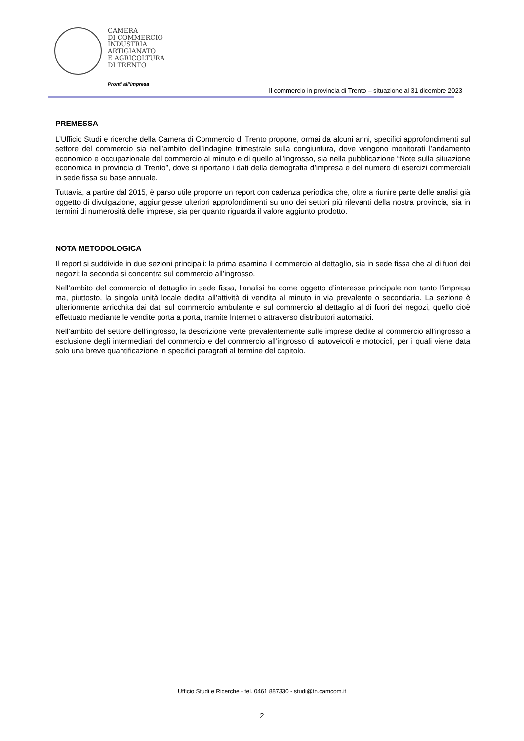CAMERA
DI COMMERCIO
INDUSTRIA
ARTIGIANATO
E AGRICOLTURA
DI TRENTO
Pronti all’impresa
Il commercio in provincia di Trento – situazione al 31 dicembre 2023
PREMESSA
L’Ufficio Studi e ricerche della Camera di Commercio di Trento propone, ormai da alcuni anni, specifici approfondimenti sul settore del commercio sia nell’ambito dell’indagine trimestrale sulla congiuntura, dove vengono monitorati l’andamento economico e occupazionale del commercio al minuto e di quello all’ingrosso, sia nella pubblicazione “Note sulla situazione economica in provincia di Trento”, dove si riportano i dati della demografia d’impresa e del numero di esercizi commerciali in sede fissa su base annuale.
Tuttavia, a partire dal 2015, è parso utile proporre un report con cadenza periodica che, oltre a riunire parte delle analisi già oggetto di divulgazione, aggiungesse ulteriori approfondimenti su uno dei settori più rilevanti della nostra provincia, sia in termini di numerosità delle imprese, sia per quanto riguarda il valore aggiunto prodotto.
NOTA METODOLOGICA
Il report si suddivide in due sezioni principali: la prima esamina il commercio al dettaglio, sia in sede fissa che al di fuori dei negozi; la seconda si concentra sul commercio all’ingrosso.
Nell’ambito del commercio al dettaglio in sede fissa, l’analisi ha come oggetto d’interesse principale non tanto l’impresa ma, piuttosto, la singola unità locale dedita all’attività di vendita al minuto in via prevalente o secondaria. La sezione è ulteriormente arricchita dai dati sul commercio ambulante e sul commercio al dettaglio al di fuori dei negozi, quello cioè effettuato mediante le vendite porta a porta, tramite Internet o attraverso distributori automatici.
Nell’ambito del settore dell’ingrosso, la descrizione verte prevalentemente sulle imprese dedite al commercio all’ingrosso a esclusione degli intermediari del commercio e del commercio all’ingrosso di autoveicoli e motocicli, per i quali viene data solo una breve quantificazione in specifici paragrafi al termine del capitolo.
Ufficio Studi e Ricerche - tel. 0461 887330 - studi@tn.camcom.it
2